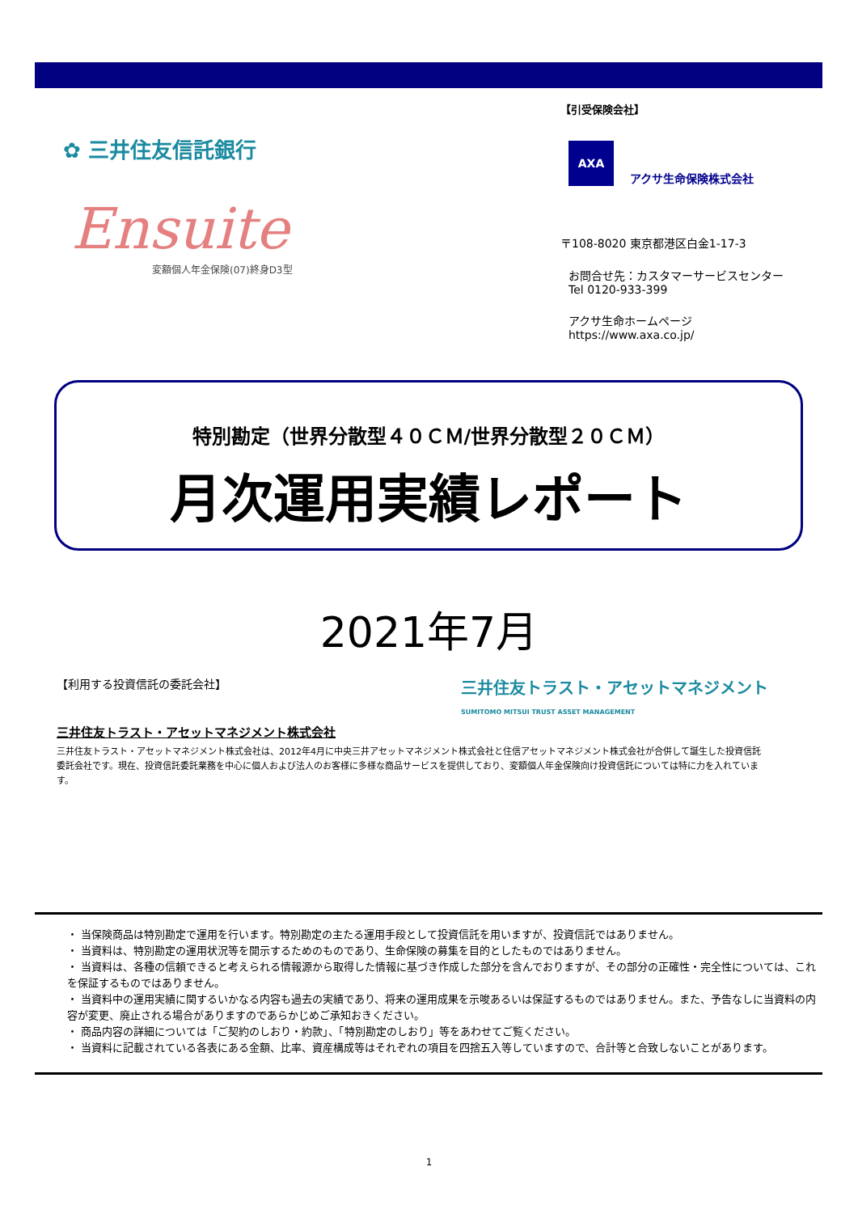✿ 三井住友信託銀行
Ensuite
変額個人年金保険(07)終身D3型
【引受保険会社】
AXA
アクサ生命保険株式会社
〒108-8020 東京都港区白金1-17-3
お問合せ先：カスタマーサービスセンター
Tel 0120-933-399
アクサ生命ホームページ
https://www.axa.co.jp/
特別勘定（世界分散型４０ＣＭ/世界分散型２０ＣＭ）
月次運用実績レポート
2021年7月
【利用する投資信託の委託会社】 三井住友トラスト・アセットマネジメント
SUMITOMO MITSUI TRUST ASSET MANAGEMENT
三井住友トラスト・アセットマネジメント株式会社
三井住友トラスト・アセットマネジメント株式会社は、2012年4月に中央三井アセットマネジメント株式会社と住信アセットマネジメント株式会社が合併して誕生した投資信託委託会社です。現在、投資信託委託業務を中心に個人および法人のお客様に多様な商品サービスを提供しており、変額個人年金保険向け投資信託については特に力を入れています。
・ 当保険商品は特別勘定で運用を行います。特別勘定の主たる運用手段として投資信託を用いますが、投資信託ではありません。
・ 当資料は、特別勘定の運用状況等を開示するためのものであり、生命保険の募集を目的としたものではありません。
・ 当資料は、各種の信頼できると考えられる情報源から取得した情報に基づき作成した部分を含んでおりますが、その部分の正確性・完全性については、これを保証するものではありません。
・ 当資料中の運用実績に関するいかなる内容も過去の実績であり、将来の運用成果を示唆あるいは保証するものではありません。また、予告なしに当資料の内容が変更、廃止される場合がありますのであらかじめご承知おきください。
・ 商品内容の詳細については「ご契約のしおり・約款」、「特別勘定のしおり」等をあわせてご覧ください。
・ 当資料に記載されている各表にある金額、比率、資産構成等はそれぞれの項目を四捨五入等していますので、合計等と合致しないことがあります。
1